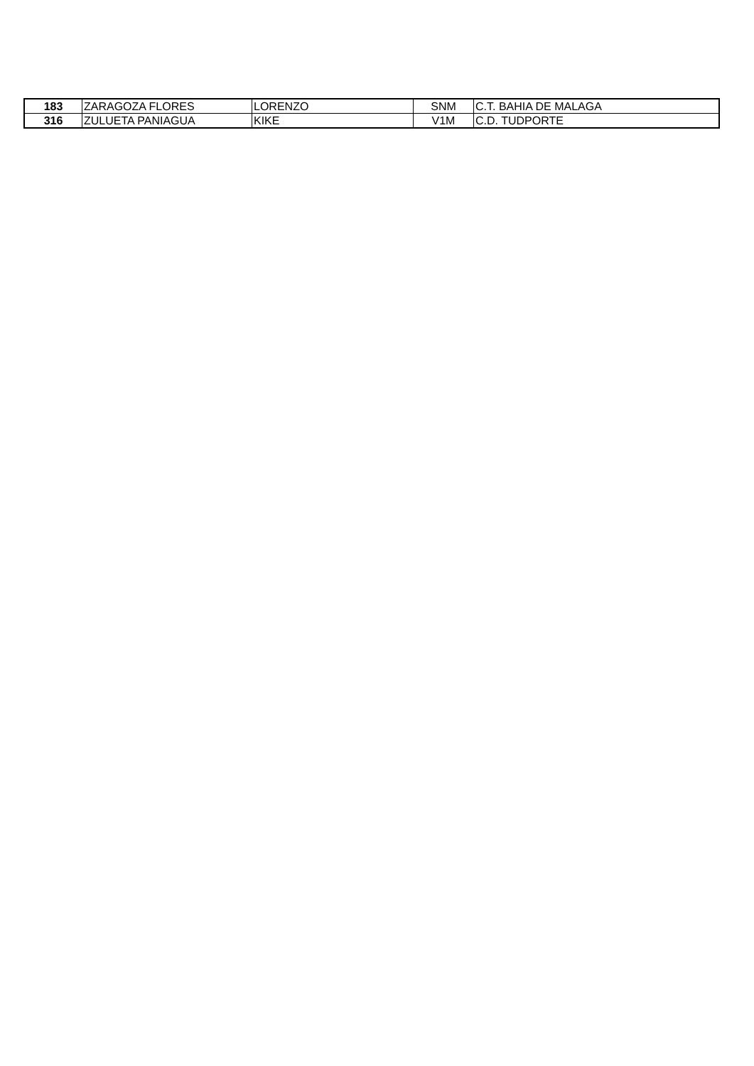| 183 | ZARAGOZA FLORES | LORENZO | SNM | C.T. BAHIA DE MALAGA |
| 316 | ZULUETA PANIAGUA | KIKE | V1M | C.D. TUDPORTE |